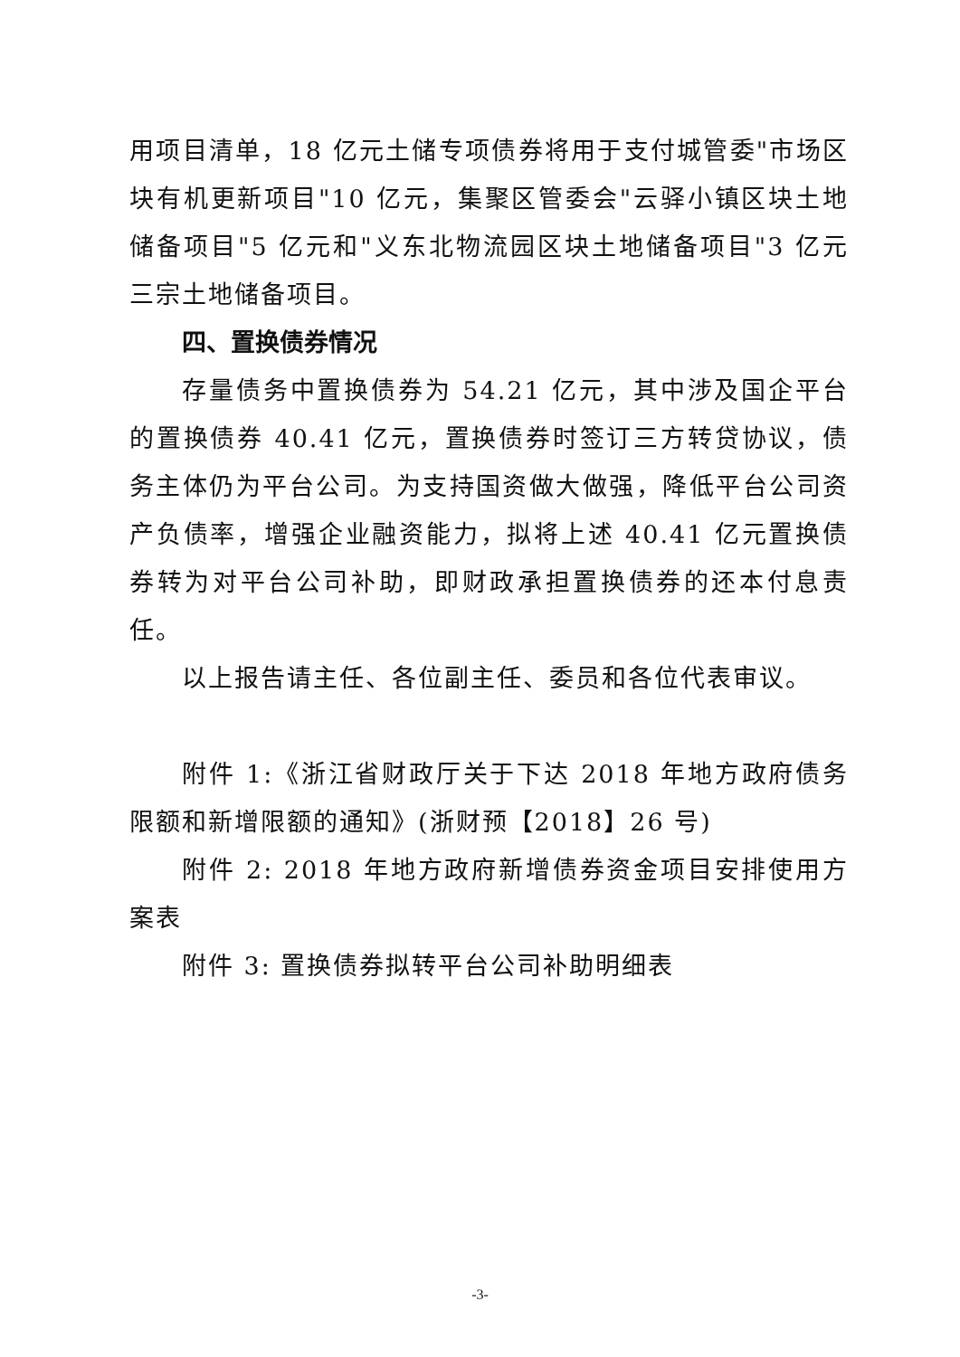用项目清单，18 亿元土储专项债券将用于支付城管委"市场区块有机更新项目"10 亿元，集聚区管委会"云驿小镇区块土地储备项目"5 亿元和"义东北物流园区块土地储备项目"3 亿元三宗土地储备项目。
四、置换债券情况
存量债务中置换债券为 54.21 亿元，其中涉及国企平台的置换债券 40.41 亿元，置换债券时签订三方转贷协议，债务主体仍为平台公司。为支持国资做大做强，降低平台公司资产负债率，增强企业融资能力，拟将上述 40.41 亿元置换债券转为对平台公司补助，即财政承担置换债券的还本付息责任。
以上报告请主任、各位副主任、委员和各位代表审议。
附件 1:《浙江省财政厅关于下达 2018 年地方政府债务限额和新增限额的通知》(浙财预【2018】26 号)
附件 2: 2018 年地方政府新增债券资金项目安排使用方案表
附件 3: 置换债券拟转平台公司补助明细表
-3-